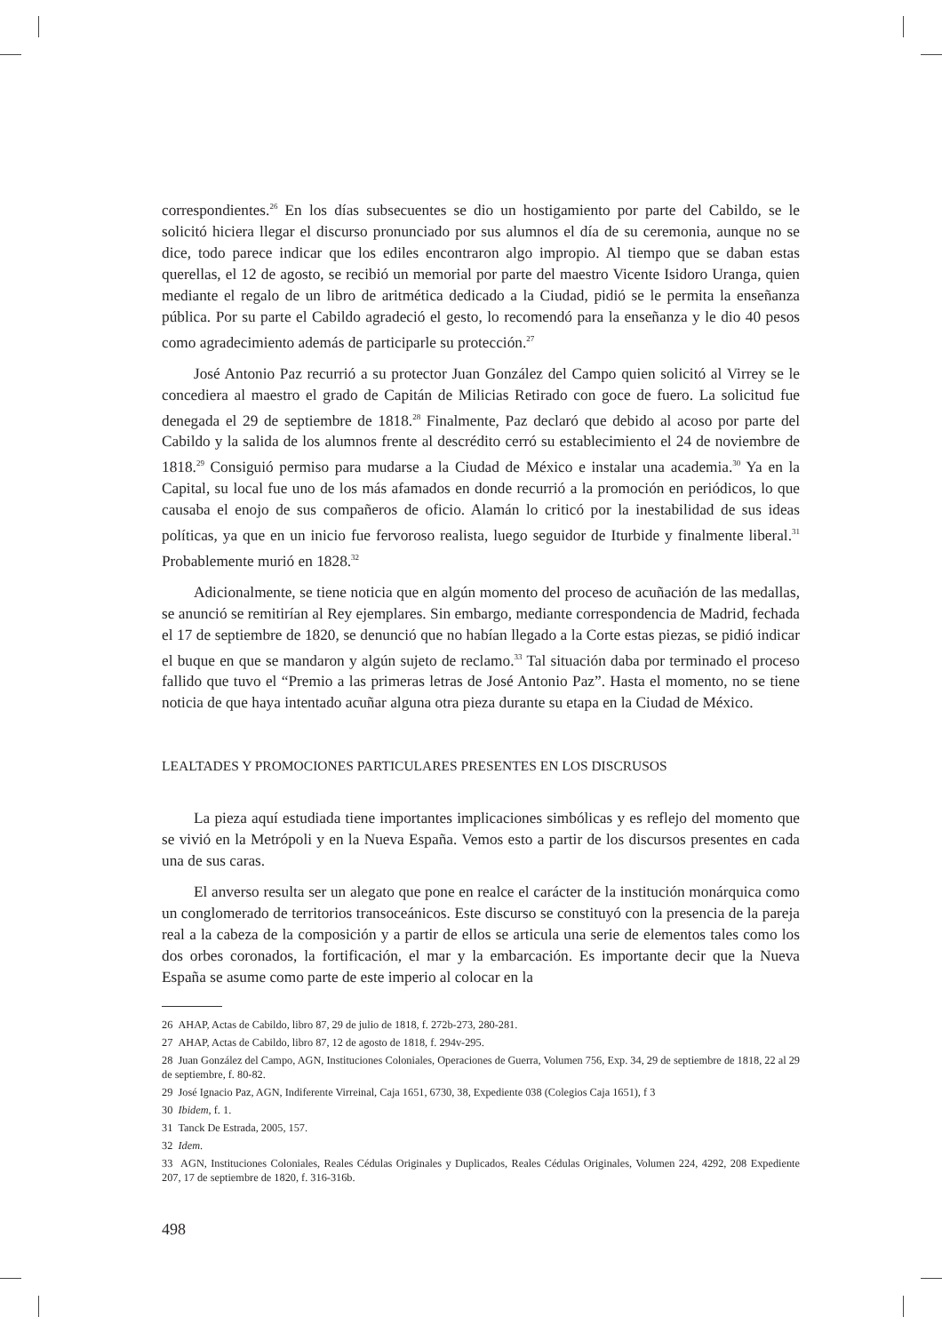correspondientes.<sup>26</sup> En los días subsecuentes se dio un hostigamiento por parte del Cabildo, se le solicitó hiciera llegar el discurso pronunciado por sus alumnos el día de su ceremonia, aunque no se dice, todo parece indicar que los ediles encontraron algo impropio. Al tiempo que se daban estas querellas, el 12 de agosto, se recibió un memorial por parte del maestro Vicente Isidoro Uranga, quien mediante el regalo de un libro de aritmética dedicado a la Ciudad, pidió se le permita la enseñanza pública. Por su parte el Cabildo agradeció el gesto, lo recomendó para la enseñanza y le dio 40 pesos como agradecimiento además de participarle su protección.<sup>27</sup>
José Antonio Paz recurrió a su protector Juan González del Campo quien solicitó al Virrey se le concediera al maestro el grado de Capitán de Milicias Retirado con goce de fuero. La solicitud fue denegada el 29 de septiembre de 1818.<sup>28</sup> Finalmente, Paz declaró que debido al acoso por parte del Cabildo y la salida de los alumnos frente al descrédito cerró su establecimiento el 24 de noviembre de 1818.<sup>29</sup> Consiguió permiso para mudarse a la Ciudad de México e instalar una academia.<sup>30</sup> Ya en la Capital, su local fue uno de los más afamados en donde recurrió a la promoción en periódicos, lo que causaba el enojo de sus compañeros de oficio. Alamán lo criticó por la inestabilidad de sus ideas políticas, ya que en un inicio fue fervoroso realista, luego seguidor de Iturbide y finalmente liberal.<sup>31</sup> Probablemente murió en 1828.<sup>32</sup>
Adicionalmente, se tiene noticia que en algún momento del proceso de acuñación de las medallas, se anunció se remitirían al Rey ejemplares. Sin embargo, mediante correspondencia de Madrid, fechada el 17 de septiembre de 1820, se denunció que no habían llegado a la Corte estas piezas, se pidió indicar el buque en que se mandaron y algún sujeto de reclamo.<sup>33</sup> Tal situación daba por terminado el proceso fallido que tuvo el “Premio a las primeras letras de José Antonio Paz”. Hasta el momento, no se tiene noticia de que haya intentado acuñar alguna otra pieza durante su etapa en la Ciudad de México.
LEALTADES Y PROMOCIONES PARTICULARES PRESENTES EN LOS DISCRUSOS
La pieza aquí estudiada tiene importantes implicaciones simbólicas y es reflejo del momento que se vivió en la Metrópoli y en la Nueva España. Vemos esto a partir de los discursos presentes en cada una de sus caras.
El anverso resulta ser un alegato que pone en realce el carácter de la institución monárquica como un conglomerado de territorios transoceánicos. Este discurso se constituyó con la presencia de la pareja real a la cabeza de la composición y a partir de ellos se articula una serie de elementos tales como los dos orbes coronados, la fortificación, el mar y la embarcación. Es importante decir que la Nueva España se asume como parte de este imperio al colocar en la
26 AHAP, Actas de Cabildo, libro 87, 29 de julio de 1818, f. 272b-273, 280-281.
27 AHAP, Actas de Cabildo, libro 87, 12 de agosto de 1818, f. 294v-295.
28 Juan González del Campo, AGN, Instituciones Coloniales, Operaciones de Guerra, Volumen 756, Exp. 34, 29 de septiembre de 1818, 22 al 29 de septiembre, f. 80-82.
29 José Ignacio Paz, AGN, Indiferente Virreinal, Caja 1651, 6730, 38, Expediente 038 (Colegios Caja 1651), f 3
30 Ibidem, f. 1.
31 Tanck De Estrada, 2005, 157.
32 Idem.
33 AGN, Instituciones Coloniales, Reales Cédulas Originales y Duplicados, Reales Cédulas Originales, Volumen 224, 4292, 208 Expediente 207, 17 de septiembre de 1820, f. 316-316b.
498